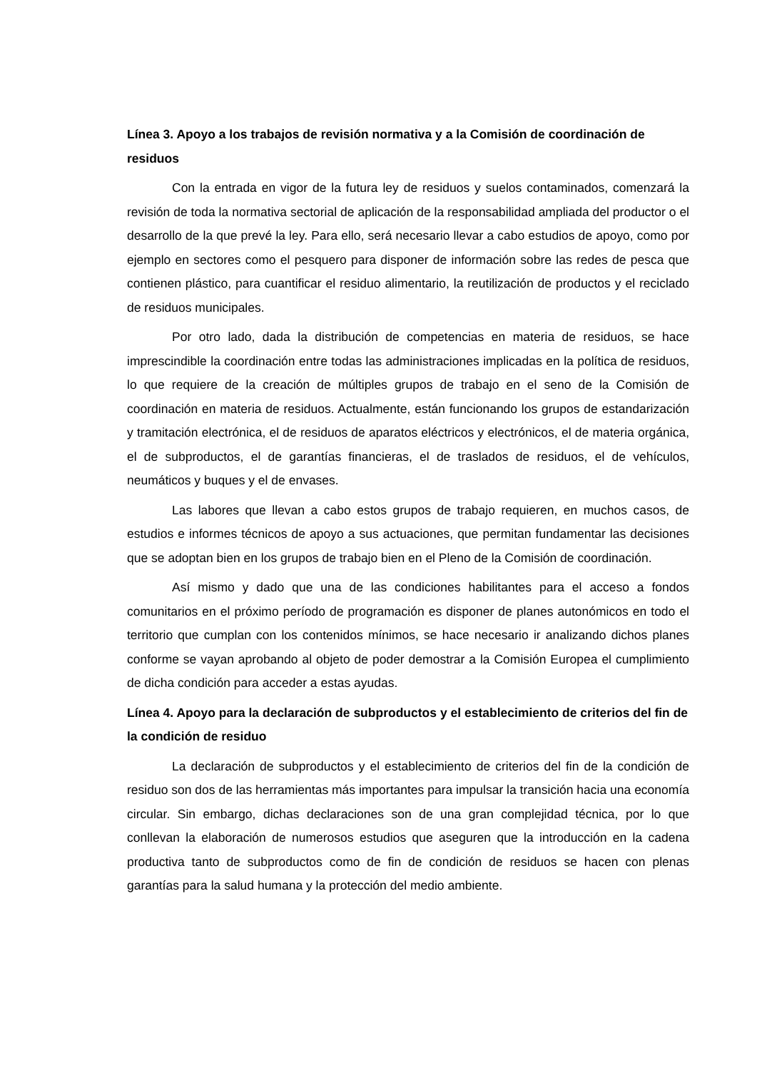Línea 3. Apoyo a los trabajos de revisión normativa y a la Comisión de coordinación de residuos
Con la entrada en vigor de la futura ley de residuos y suelos contaminados, comenzará la revisión de toda la normativa sectorial de aplicación de la responsabilidad ampliada del productor o el desarrollo de la que prevé la ley. Para ello, será necesario llevar a cabo estudios de apoyo, como por ejemplo en sectores como el pesquero para disponer de información sobre las redes de pesca que contienen plástico, para cuantificar el residuo alimentario, la reutilización de productos y el reciclado de residuos municipales.
Por otro lado, dada la distribución de competencias en materia de residuos, se hace imprescindible la coordinación entre todas las administraciones implicadas en la política de residuos, lo que requiere de la creación de múltiples grupos de trabajo en el seno de la Comisión de coordinación en materia de residuos. Actualmente, están funcionando los grupos de estandarización y tramitación electrónica, el de residuos de aparatos eléctricos y electrónicos, el de materia orgánica, el de subproductos, el de garantías financieras, el de traslados de residuos, el de vehículos, neumáticos y buques y el de envases.
Las labores que llevan a cabo estos grupos de trabajo requieren, en muchos casos, de estudios e informes técnicos de apoyo a sus actuaciones, que permitan fundamentar las decisiones que se adoptan bien en los grupos de trabajo bien en el Pleno de la Comisión de coordinación.
Así mismo y dado que una de las condiciones habilitantes para el acceso a fondos comunitarios en el próximo período de programación es disponer de planes autonómicos en todo el territorio que cumplan con los contenidos mínimos, se hace necesario ir analizando dichos planes conforme se vayan aprobando al objeto de poder demostrar a la Comisión Europea el cumplimiento de dicha condición para acceder a estas ayudas.
Línea 4. Apoyo para la declaración de subproductos y el establecimiento de criterios del fin de la condición de residuo
La declaración de subproductos y el establecimiento de criterios del fin de la condición de residuo son dos de las herramientas más importantes para impulsar la transición hacia una economía circular. Sin embargo, dichas declaraciones son de una gran complejidad técnica, por lo que conllevan la elaboración de numerosos estudios que aseguren que la introducción en la cadena productiva tanto de subproductos como de fin de condición de residuos se hacen con plenas garantías para la salud humana y la protección del medio ambiente.